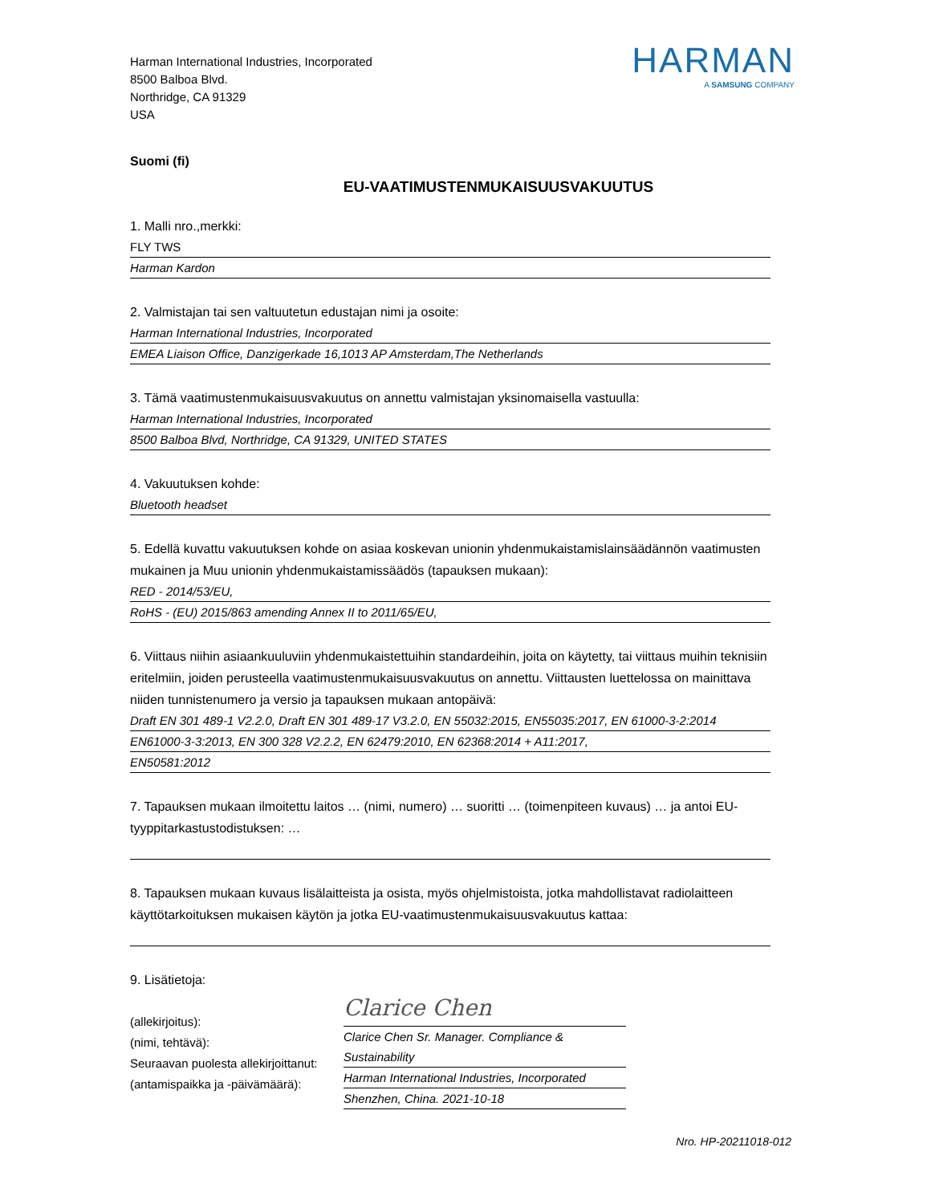Harman International Industries, Incorporated
8500 Balboa Blvd.
Northridge, CA 91329
USA
HARMAN
A SAMSUNG COMPANY
Suomi (fi)
EU-VAATIMUSTENMUKAISUUSVAKUUTUS
1. Malli nro.,merkki:
FLY TWS
Harman Kardon
2. Valmistajan tai sen valtuutetun edustajan nimi ja osoite:
Harman International Industries, Incorporated
EMEA Liaison Office, Danzigerkade 16,1013 AP Amsterdam,The Netherlands
3. Tämä vaatimustenmukaisuusvakuutus on annettu valmistajan yksinomaisella vastuulla:
Harman International Industries, Incorporated
8500 Balboa Blvd, Northridge, CA 91329, UNITED STATES
4. Vakuutuksen kohde:
Bluetooth headset
5. Edellä kuvattu vakuutuksen kohde on asiaa koskevan unionin yhdenmukaistamislainsäädännön vaatimusten mukainen ja Muu unionin yhdenmukaistamissäädös (tapauksen mukaan):
RED - 2014/53/EU,
RoHS - (EU) 2015/863 amending Annex II to 2011/65/EU,
6. Viittaus niihin asiaankuuluviin yhdenmukaistettuihin standardeihin, joita on käytetty, tai viittaus muihin teknisiin eritelmiin, joiden perusteella vaatimustenmukaisuusvakuutus on annettu. Viittausten luettelossa on mainittava niiden tunnistenumero ja versio ja tapauksen mukaan antopäivä:
Draft EN 301 489-1 V2.2.0, Draft EN 301 489-17 V3.2.0, EN 55032:2015, EN55035:2017, EN 61000-3-2:2014
EN61000-3-3:2013, EN 300 328 V2.2.2, EN 62479:2010, EN 62368:2014 + A11:2017,
EN50581:2012
7. Tapauksen mukaan ilmoitettu laitos … (nimi, numero) … suoritti … (toimenpiteen kuvaus) … ja antoi EU-tyyppitarkastustodistuksen: …
8. Tapauksen mukaan kuvaus lisälaitteista ja osista, myös ohjelmistoista, jotka mahdollistavat radiolaitteen käyttötarkoituksen mukaisen käytön ja jotka EU-vaatimustenmukaisuusvakuutus kattaa:
9. Lisätietoja:
(allekirjoitus):
(nimi, tehtävä):
Seuraavan puolesta allekirjoittanut:
(antamispaikka ja -päivämäärä):
Clarice Chen
Clarice Chen Sr. Manager. Compliance & Sustainability
Harman International Industries, Incorporated
Shenzhen, China. 2021-10-18
Nro. HP-20211018-012